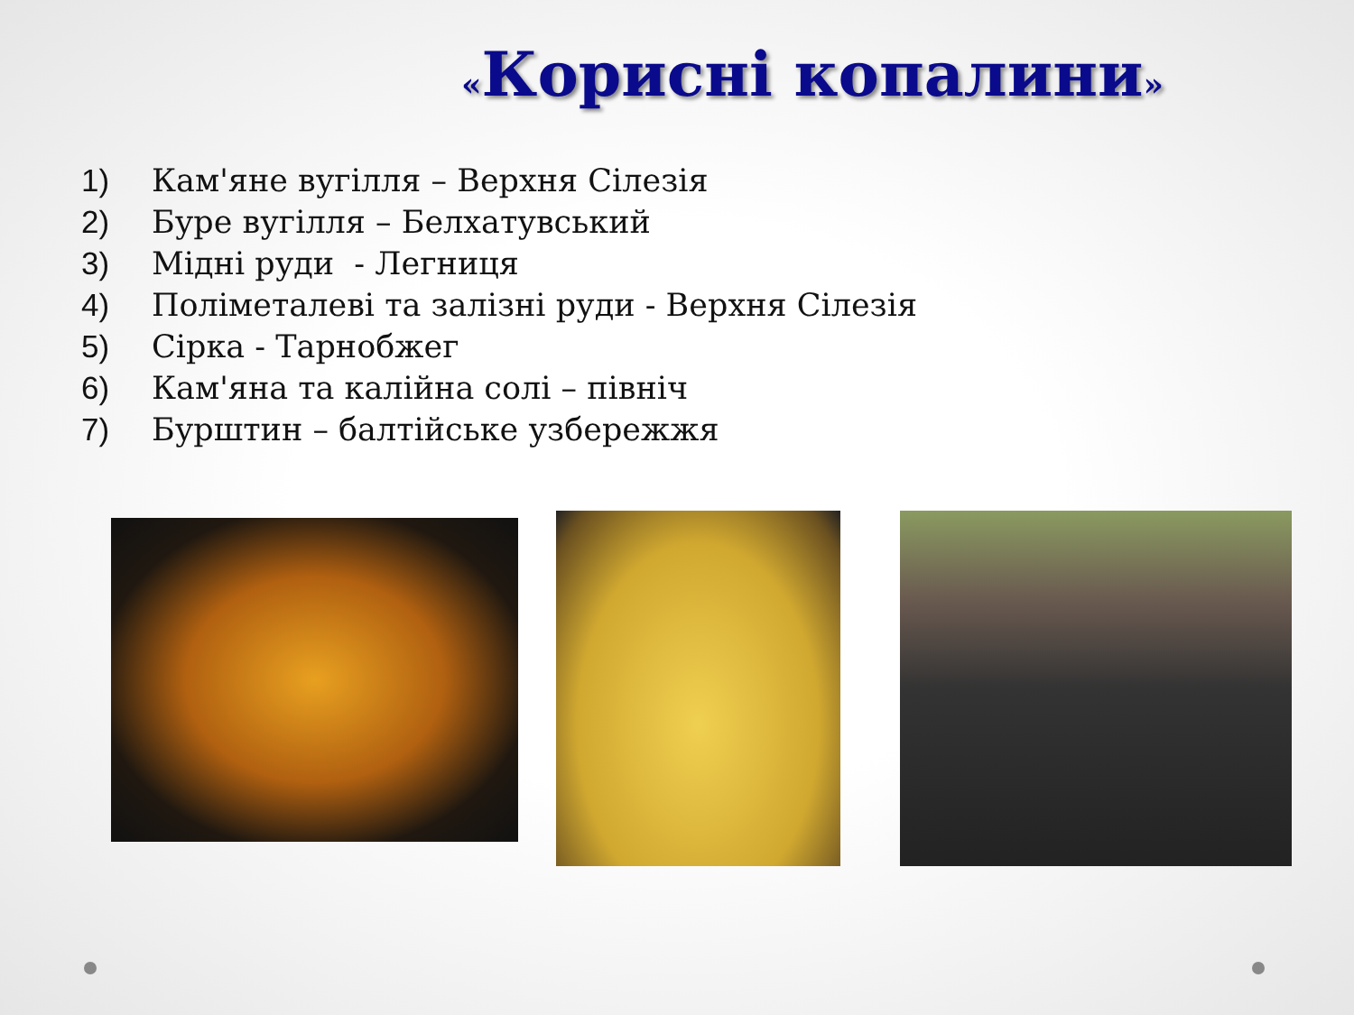«Корисні копалини»
1) Кам'яне вугілля – Верхня Сілезія
2) Буре вугілля – Белхатувський
3) Мідні руди - Легниця
4) Поліметалеві та залізні руди - Верхня Сілезія
5) Сірка - Тарнобжег
6) Кам'яна та калійна солі – північ
7) Бурштин – балтійське узбережжя